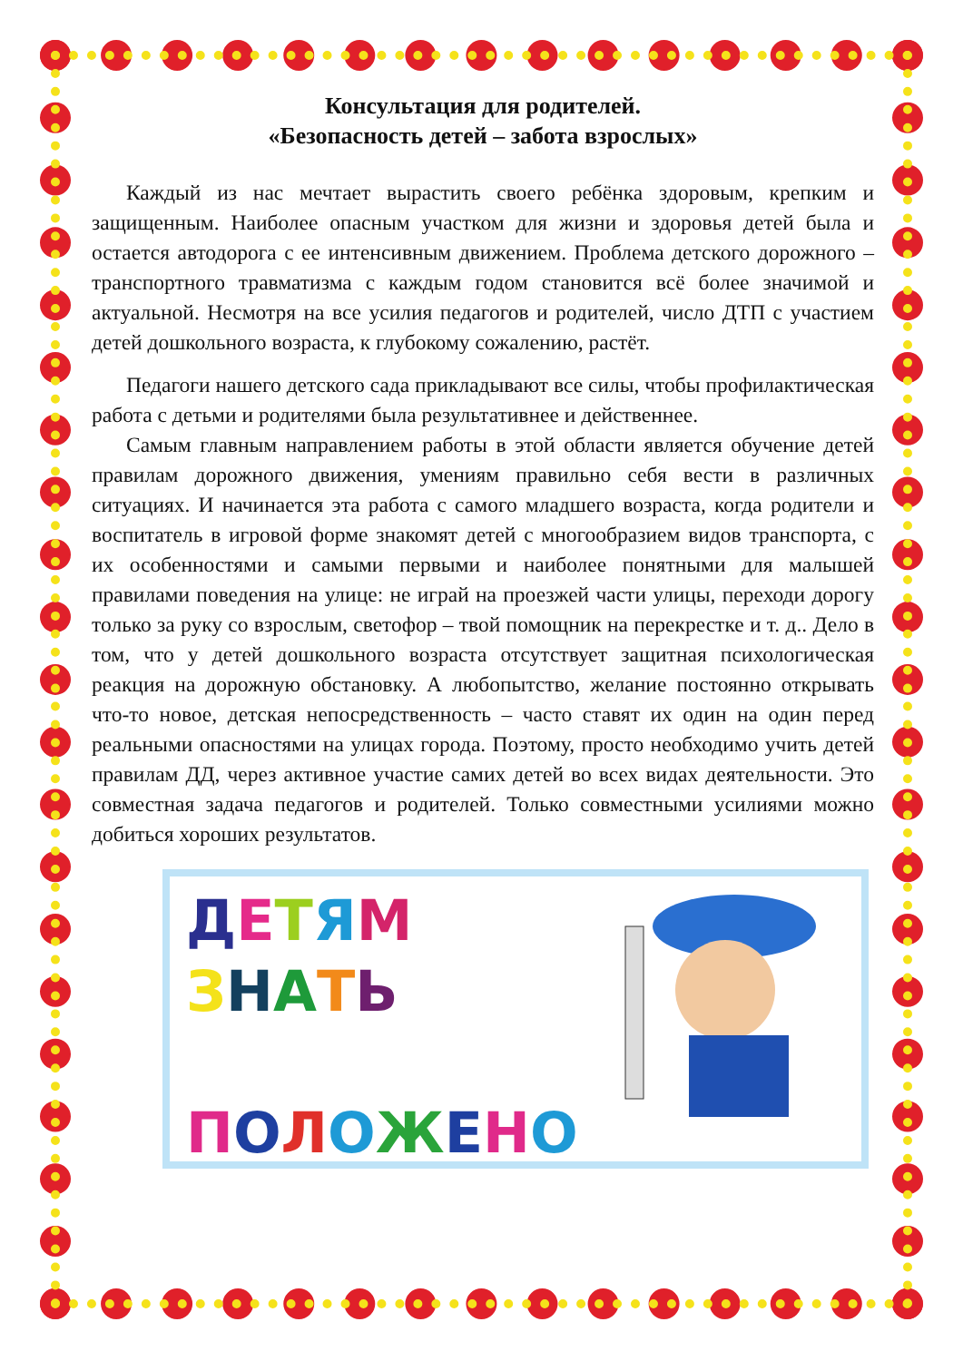Консультация для родителей.
«Безопасность детей – забота взрослых»
Каждый из нас мечтает вырастить своего ребёнка здоровым, крепким и защищенным. Наиболее опасным участком для жизни и здоровья детей была и остается автодорога с ее интенсивным движением. Проблема детского дорожного – транспортного травматизма с каждым годом становится всё более значимой и актуальной. Несмотря на все усилия педагогов и родителей, число ДТП с участием детей дошкольного возраста, к глубокому сожалению, растёт.
Педагоги нашего детского сада прикладывают все силы, чтобы профилактическая работа с детьми и родителями была результативнее и действеннее.
Самым главным направлением работы в этой области является обучение детей правилам дорожного движения, умениям правильно себя вести в различных ситуациях. И начинается эта работа с самого младшего возраста, когда родители и воспитатель в игровой форме знакомят детей с многообразием видов транспорта, с их особенностями и самыми первыми и наиболее понятными для малышей правилами поведения на улице: не играй на проезжей части улицы, переходи дорогу только за руку со взрослым, светофор – твой помощник на перекрестке и т. д.. Дело в том, что у детей дошкольного возраста отсутствует защитная психологическая реакция на дорожную обстановку. А любопытство, желание постоянно открывать что-то новое, детская непосредственность – часто ставят их один на один перед реальными опасностями на улицах города. Поэтому, просто необходимо учить детей правилам ДД, через активное участие самих детей во всех видах деятельности. Это совместная задача педагогов и родителей. Только совместными усилиями можно добиться хороших результатов.
ДЕТЯМ
ЗНАТЬ
ПОЛОЖЕНО